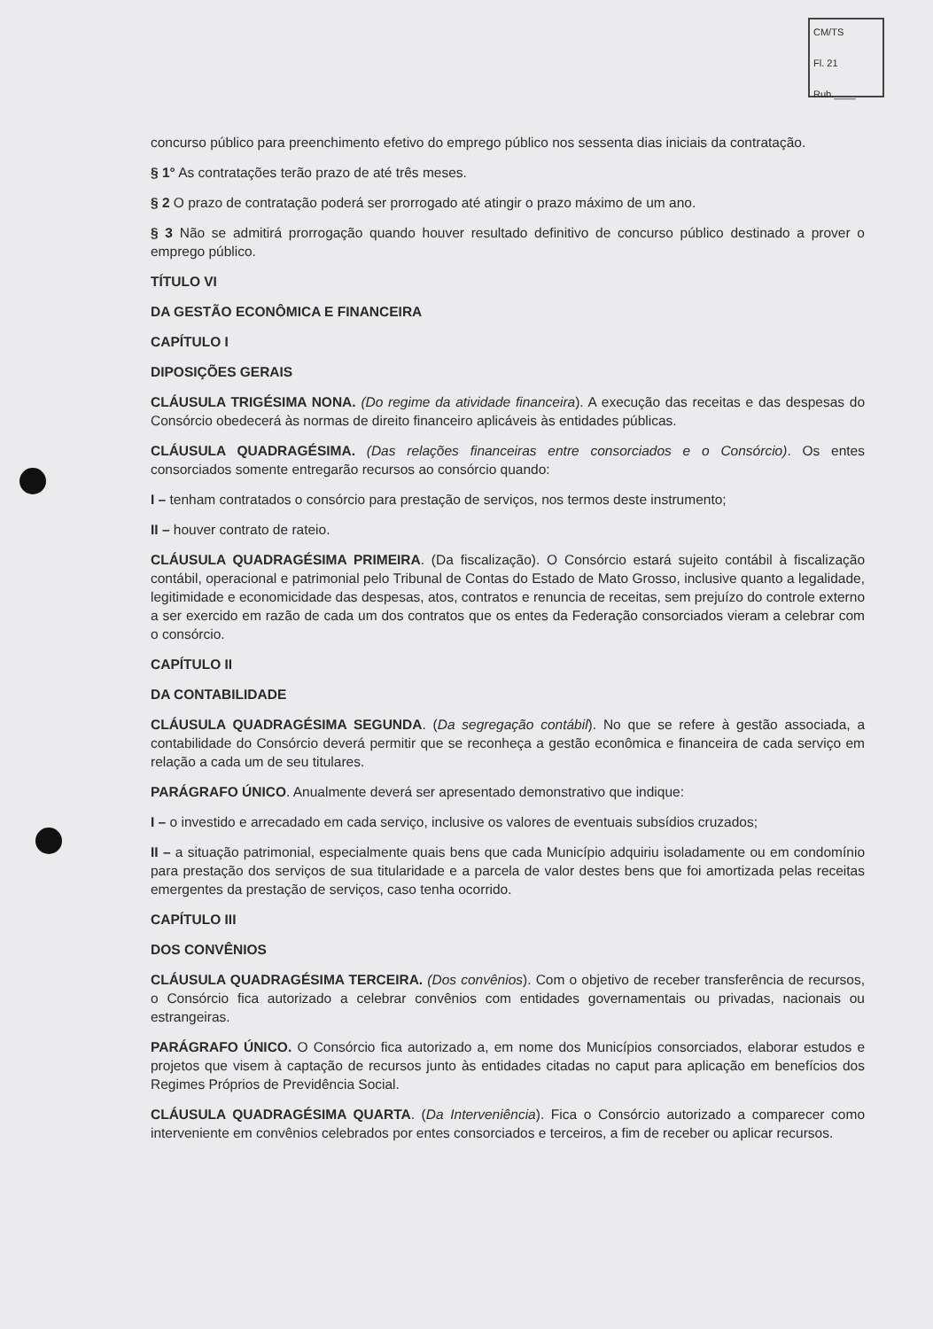CM/TS
Fl. 21
Rub.____
concurso público para preenchimento efetivo do emprego público nos sessenta dias iniciais da contratação.
§ 1° As contratações terão prazo de até três meses.
§ 2 O prazo de contratação poderá ser prorrogado até atingir o prazo máximo de um ano.
§ 3 Não se admitirá prorrogação quando houver resultado definitivo de concurso público destinado a prover o emprego público.
TÍTULO VI
DA GESTÃO ECONÔMICA E FINANCEIRA
CAPÍTULO I
DIPOSIÇÕES GERAIS
CLÁUSULA TRIGÉSIMA NONA. (Do regime da atividade financeira). A execução das receitas e das despesas do Consórcio obedecerá às normas de direito financeiro aplicáveis às entidades públicas.
CLÁUSULA QUADRAGÉSIMA. (Das relações financeiras entre consorciados e o Consórcio). Os entes consorciados somente entregarão recursos ao consórcio quando:
I – tenham contratados o consórcio para prestação de serviços, nos termos deste instrumento;
II – houver contrato de rateio.
CLÁUSULA QUADRAGÉSIMA PRIMEIRA. (Da fiscalização). O Consórcio estará sujeito contábil à fiscalização contábil, operacional e patrimonial pelo Tribunal de Contas do Estado de Mato Grosso, inclusive quanto a legalidade, legitimidade e economicidade das despesas, atos, contratos e renuncia de receitas, sem prejuízo do controle externo a ser exercido em razão de cada um dos contratos que os entes da Federação consorciados vieram a celebrar com o consórcio.
CAPÍTULO II
DA CONTABILIDADE
CLÁUSULA QUADRAGÉSIMA SEGUNDA. (Da segregação contábil). No que se refere à gestão associada, a contabilidade do Consórcio deverá permitir que se reconheça a gestão econômica e financeira de cada serviço em relação a cada um de seu titulares.
PARÁGRAFO ÚNICO. Anualmente deverá ser apresentado demonstrativo que indique:
I – o investido e arrecadado em cada serviço, inclusive os valores de eventuais subsídios cruzados;
II – a situação patrimonial, especialmente quais bens que cada Município adquiriu isoladamente ou em condomínio para prestação dos serviços de sua titularidade e a parcela de valor destes bens que foi amortizada pelas receitas emergentes da prestação de serviços, caso tenha ocorrido.
CAPÍTULO III
DOS CONVÊNIOS
CLÁUSULA QUADRAGÉSIMA TERCEIRA. (Dos convênios). Com o objetivo de receber transferência de recursos, o Consórcio fica autorizado a celebrar convênios com entidades governamentais ou privadas, nacionais ou estrangeiras.
PARÁGRAFO ÚNICO. O Consórcio fica autorizado a, em nome dos Municípios consorciados, elaborar estudos e projetos que visem à captação de recursos junto às entidades citadas no caput para aplicação em benefícios dos Regimes Próprios de Previdência Social.
CLÁUSULA QUADRAGÉSIMA QUARTA. (Da Interveniência). Fica o Consórcio autorizado a comparecer como interveniente em convênios celebrados por entes consorciados e terceiros, a fim de receber ou aplicar recursos.